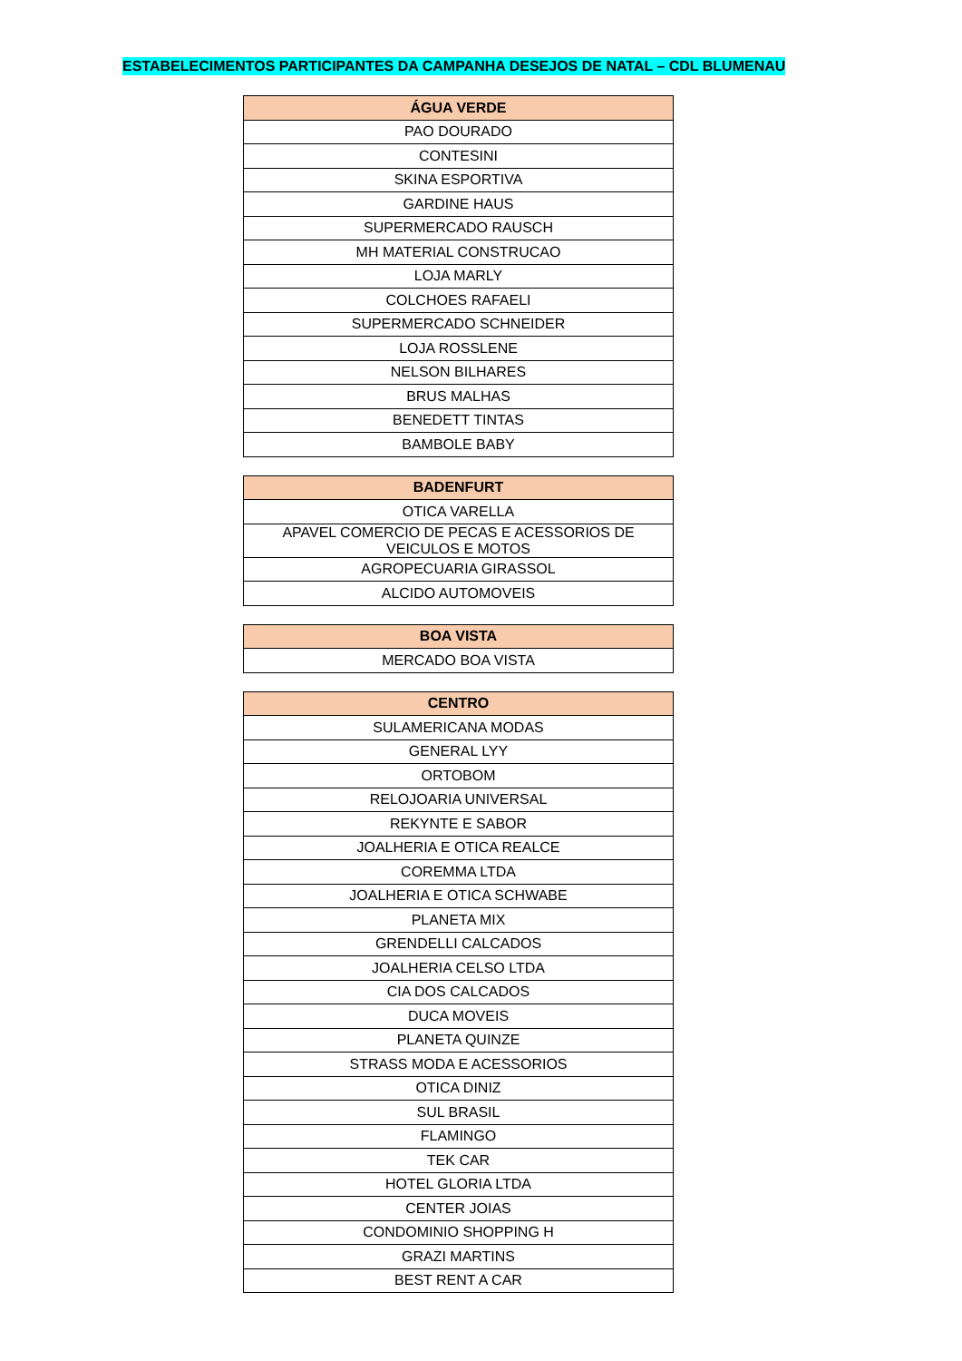ESTABELECIMENTOS PARTICIPANTES DA CAMPANHA DESEJOS DE NATAL – CDL BLUMENAU
| ÁGUA VERDE |
| --- |
| PAO DOURADO |
| CONTESINI |
| SKINA ESPORTIVA |
| GARDINE HAUS |
| SUPERMERCADO RAUSCH |
| MH MATERIAL CONSTRUCAO |
| LOJA MARLY |
| COLCHOES RAFAELI |
| SUPERMERCADO SCHNEIDER |
| LOJA ROSSLENE |
| NELSON BILHARES |
| BRUS MALHAS |
| BENEDETT TINTAS |
| BAMBOLE BABY |
| BADENFURT |
| --- |
| OTICA VARELLA |
| APAVEL COMERCIO DE PECAS E ACESSORIOS DE VEICULOS E MOTOS |
| AGROPECUARIA GIRASSOL |
| ALCIDO AUTOMOVEIS |
| BOA VISTA |
| --- |
| MERCADO BOA VISTA |
| CENTRO |
| --- |
| SULAMERICANA MODAS |
| GENERAL LYY |
| ORTOBOM |
| RELOJOARIA UNIVERSAL |
| REKYNTE E SABOR |
| JOALHERIA E OTICA REALCE |
| COREMMA LTDA |
| JOALHERIA E OTICA SCHWABE |
| PLANETA MIX |
| GRENDELLI CALCADOS |
| JOALHERIA CELSO LTDA |
| CIA DOS CALCADOS |
| DUCA MOVEIS |
| PLANETA QUINZE |
| STRASS MODA E ACESSORIOS |
| OTICA DINIZ |
| SUL BRASIL |
| FLAMINGO |
| TEK CAR |
| HOTEL GLORIA LTDA |
| CENTER JOIAS |
| CONDOMINIO SHOPPING H |
| GRAZI MARTINS |
| BEST RENT A CAR |